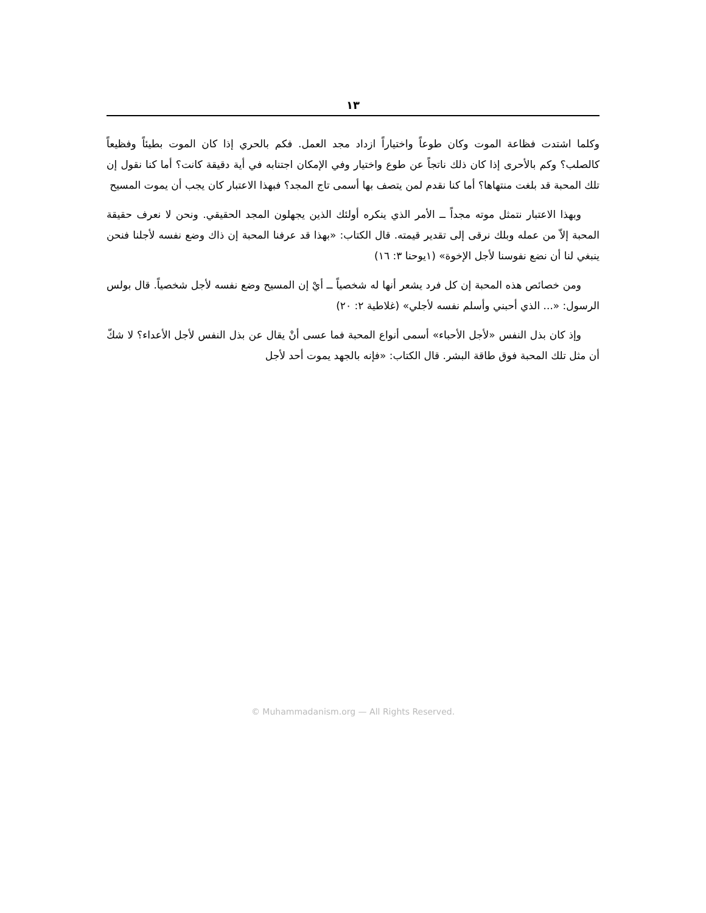١٣
وكلما اشتدت فظاعة الموت وكان طوعاً واختياراً ازداد مجد العمل. فكم بالحري إذا كان الموت بطيئاً وفظيعاً كالصلب؟ وكم بالأحرى إذا كان ذلك ناتجاً عن طوع واختيار وفي الإمكان اجتنابه في أية دقيقة كانت؟ أما كنا نقول إن تلك المحبة قد بلغت منتهاها؟ أما كنا نقدم لمن يتصف بها أسمى تاج المجد؟ فبهذا الاعتبار كان يجب أن يموت المسيح
وبهذا الاعتبار نتمثل موته مجداً ــ الأمر الذي ينكره أولئك الذين يجهلون المجد الحقيقي. ونحن لا نعرف حقيقة المحبة إلاّ من عمله وبلك نرقى إلى تقدير قيمته. قال الكتاب: «بهذا قد عرفنا المحبة إن ذاك وضع نفسه لأجلنا فنحن ينبغي لنا أن نضع نفوسنا لأجل الإخوة» (١يوحنا ٣: ١٦)
ومن خصائص هذه المحبة إن كل فرد يشعر أنها له شخصياً ــ أيْ إن المسيح وضع نفسه لأجل شخصياً. قال بولس الرسول: «... الذي أحبني وأسلم نفسه لأجلي» (غلاطية ٢: ٢٠)
وإذ كان بذل النفس «لأجل الأحباء» أسمى أنواع المحبة فما عسى أنْ يقال عن بذل النفس لأجل الأعداء؟ لا شكّ أن مثل تلك المحبة فوق طاقة البشر. قال الكتاب: «فإنه بالجهد يموت أحد لأجل
© Muhammadanism.org — All Rights Reserved.